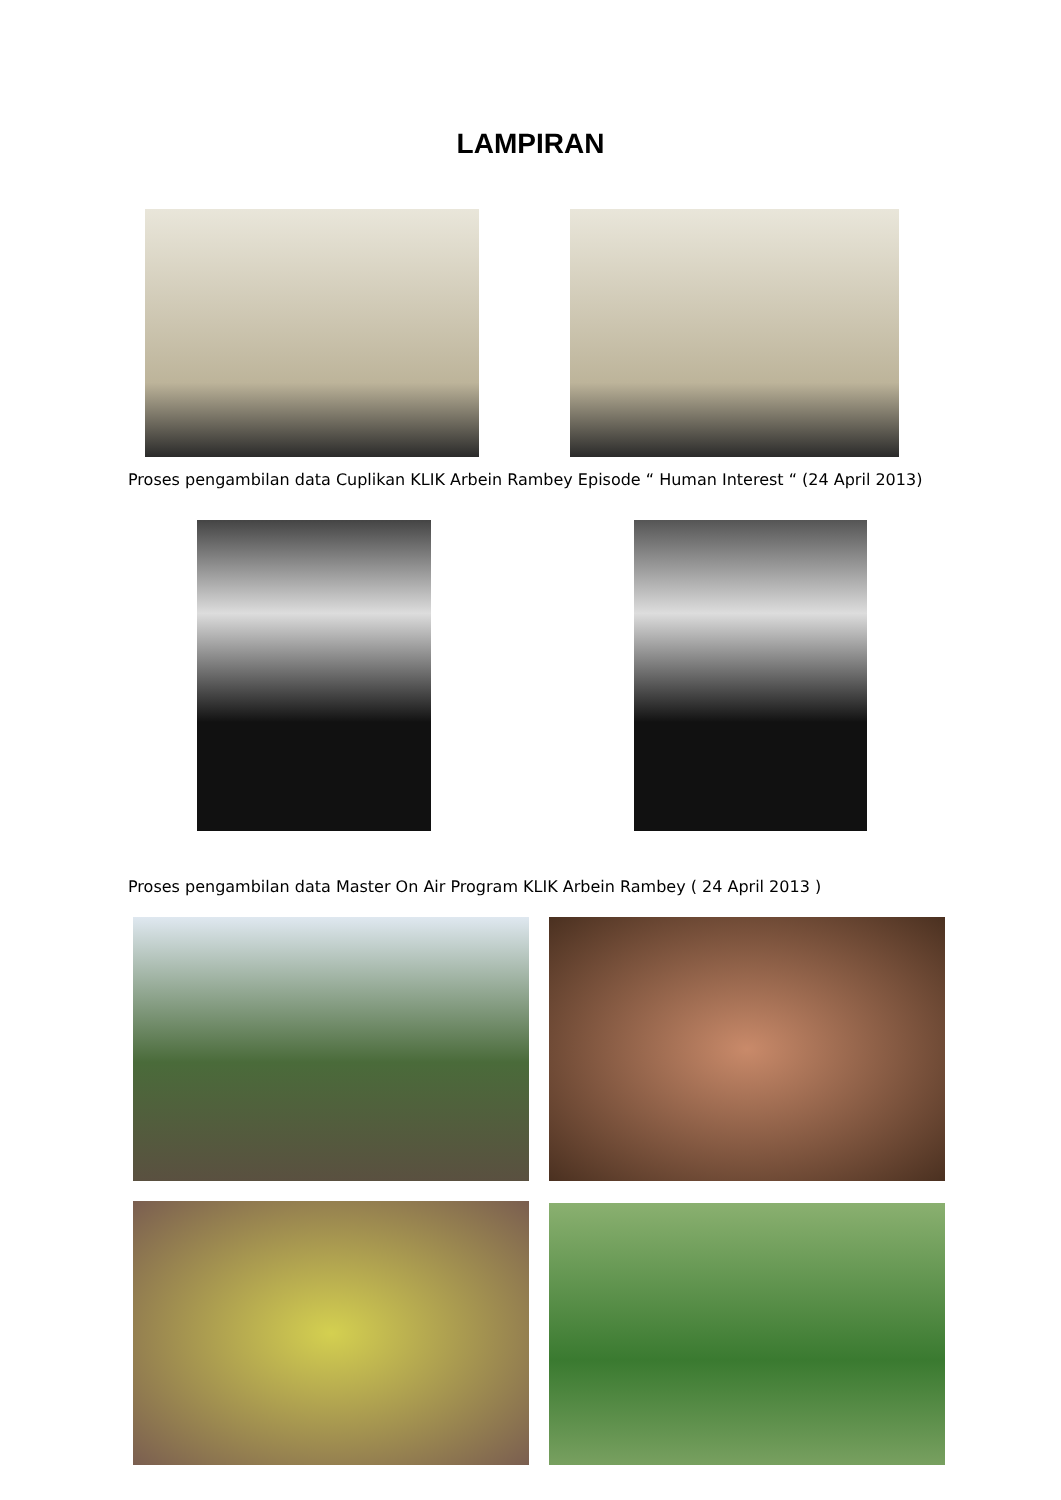LAMPIRAN
Proses pengambilan data Cuplikan KLIK Arbein Rambey Episode “ Human Interest “ (24 April 2013)
Proses pengambilan data Master On Air Program KLIK Arbein Rambey ( 24 April 2013 )